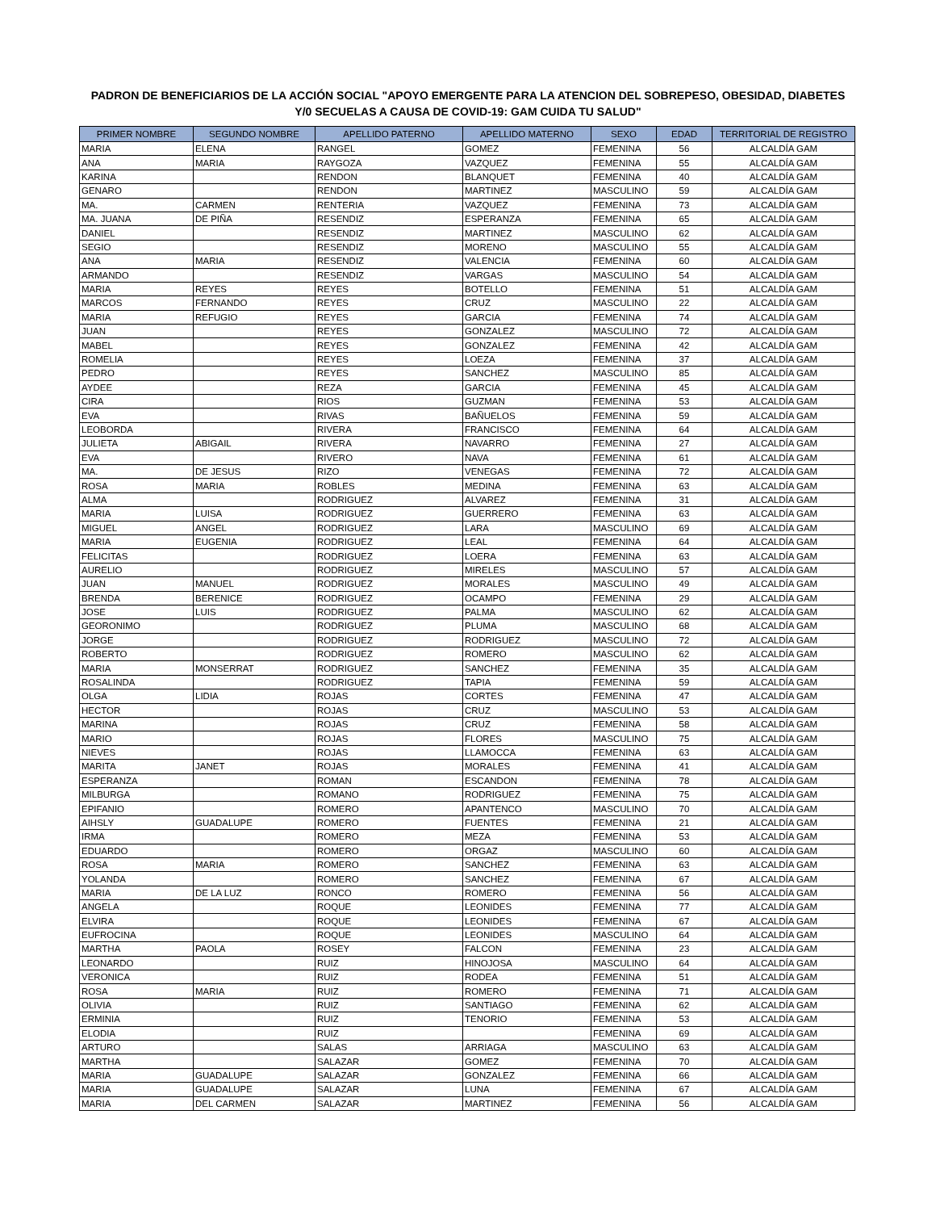PADRON DE BENEFICIARIOS DE LA ACCIÓN SOCIAL "APOYO EMERGENTE PARA LA ATENCION DEL SOBREPESO, OBESIDAD, DIABETES
Y/0 SECUELAS A CAUSA DE COVID-19: GAM CUIDA TU SALUD"
| PRIMER NOMBRE | SEGUNDO NOMBRE | APELLIDO PATERNO | APELLIDO MATERNO | SEXO | EDAD | TERRITORIAL DE REGISTRO |
| --- | --- | --- | --- | --- | --- | --- |
| MARIA | ELENA | RANGEL | GOMEZ | FEMENINA | 56 | ALCALDÍA GAM |
| ANA | MARIA | RAYGOZA | VAZQUEZ | FEMENINA | 55 | ALCALDÍA GAM |
| KARINA | | RENDON | BLANQUET | FEMENINA | 40 | ALCALDÍA GAM |
| GENARO | | RENDON | MARTINEZ | MASCULINO | 59 | ALCALDÍA GAM |
| MA. | CARMEN | RENTERIA | VAZQUEZ | FEMENINA | 73 | ALCALDÍA GAM |
| MA. JUANA | DE PIÑA | RESENDIZ | ESPERANZA | FEMENINA | 65 | ALCALDÍA GAM |
| DANIEL | | RESENDIZ | MARTINEZ | MASCULINO | 62 | ALCALDÍA GAM |
| SEGIO | | RESENDIZ | MORENO | MASCULINO | 55 | ALCALDÍA GAM |
| ANA | MARIA | RESENDIZ | VALENCIA | FEMENINA | 60 | ALCALDÍA GAM |
| ARMANDO | | RESENDIZ | VARGAS | MASCULINO | 54 | ALCALDÍA GAM |
| MARIA | REYES | REYES | BOTELLO | FEMENINA | 51 | ALCALDÍA GAM |
| MARCOS | FERNANDO | REYES | CRUZ | MASCULINO | 22 | ALCALDÍA GAM |
| MARIA | REFUGIO | REYES | GARCIA | FEMENINA | 74 | ALCALDÍA GAM |
| JUAN | | REYES | GONZALEZ | MASCULINO | 72 | ALCALDÍA GAM |
| MABEL | | REYES | GONZALEZ | FEMENINA | 42 | ALCALDÍA GAM |
| ROMELIA | | REYES | LOEZA | FEMENINA | 37 | ALCALDÍA GAM |
| PEDRO | | REYES | SANCHEZ | MASCULINO | 85 | ALCALDÍA GAM |
| AYDEE | | REZA | GARCIA | FEMENINA | 45 | ALCALDÍA GAM |
| CIRA | | RIOS | GUZMAN | FEMENINA | 53 | ALCALDÍA GAM |
| EVA | | RIVAS | BAÑUELOS | FEMENINA | 59 | ALCALDÍA GAM |
| LEOBORDA | | RIVERA | FRANCISCO | FEMENINA | 64 | ALCALDÍA GAM |
| JULIETA | ABIGAIL | RIVERA | NAVARRO | FEMENINA | 27 | ALCALDÍA GAM |
| EVA | | RIVERO | NAVA | FEMENINA | 61 | ALCALDÍA GAM |
| MA. | DE JESUS | RIZO | VENEGAS | FEMENINA | 72 | ALCALDÍA GAM |
| ROSA | MARIA | ROBLES | MEDINA | FEMENINA | 63 | ALCALDÍA GAM |
| ALMA | | RODRIGUEZ | ALVAREZ | FEMENINA | 31 | ALCALDÍA GAM |
| MARIA | LUISA | RODRIGUEZ | GUERRERO | FEMENINA | 63 | ALCALDÍA GAM |
| MIGUEL | ANGEL | RODRIGUEZ | LARA | MASCULINO | 69 | ALCALDÍA GAM |
| MARIA | EUGENIA | RODRIGUEZ | LEAL | FEMENINA | 64 | ALCALDÍA GAM |
| FELICITAS | | RODRIGUEZ | LOERA | FEMENINA | 63 | ALCALDÍA GAM |
| AURELIO | | RODRIGUEZ | MIRELES | MASCULINO | 57 | ALCALDÍA GAM |
| JUAN | MANUEL | RODRIGUEZ | MORALES | MASCULINO | 49 | ALCALDÍA GAM |
| BRENDA | BERENICE | RODRIGUEZ | OCAMPO | FEMENINA | 29 | ALCALDÍA GAM |
| JOSE | LUIS | RODRIGUEZ | PALMA | MASCULINO | 62 | ALCALDÍA GAM |
| GEORONIMO | | RODRIGUEZ | PLUMA | MASCULINO | 68 | ALCALDÍA GAM |
| JORGE | | RODRIGUEZ | RODRIGUEZ | MASCULINO | 72 | ALCALDÍA GAM |
| ROBERTO | | RODRIGUEZ | ROMERO | MASCULINO | 62 | ALCALDÍA GAM |
| MARIA | MONSERRAT | RODRIGUEZ | SANCHEZ | FEMENINA | 35 | ALCALDÍA GAM |
| ROSALINDA | | RODRIGUEZ | TAPIA | FEMENINA | 59 | ALCALDÍA GAM |
| OLGA | LIDIA | ROJAS | CORTES | FEMENINA | 47 | ALCALDÍA GAM |
| HECTOR | | ROJAS | CRUZ | MASCULINO | 53 | ALCALDÍA GAM |
| MARINA | | ROJAS | CRUZ | FEMENINA | 58 | ALCALDÍA GAM |
| MARIO | | ROJAS | FLORES | MASCULINO | 75 | ALCALDÍA GAM |
| NIEVES | | ROJAS | LLAMOCCA | FEMENINA | 63 | ALCALDÍA GAM |
| MARITA | JANET | ROJAS | MORALES | FEMENINA | 41 | ALCALDÍA GAM |
| ESPERANZA | | ROMAN | ESCANDON | FEMENINA | 78 | ALCALDÍA GAM |
| MILBURGA | | ROMANO | RODRIGUEZ | FEMENINA | 75 | ALCALDÍA GAM |
| EPIFANIO | | ROMERO | APANTENCO | MASCULINO | 70 | ALCALDÍA GAM |
| AIHSLY | GUADALUPE | ROMERO | FUENTES | FEMENINA | 21 | ALCALDÍA GAM |
| IRMA | | ROMERO | MEZA | FEMENINA | 53 | ALCALDÍA GAM |
| EDUARDO | | ROMERO | ORGAZ | MASCULINO | 60 | ALCALDÍA GAM |
| ROSA | MARIA | ROMERO | SANCHEZ | FEMENINA | 63 | ALCALDÍA GAM |
| YOLANDA | | ROMERO | SANCHEZ | FEMENINA | 67 | ALCALDÍA GAM |
| MARIA | DE LA LUZ | RONCO | ROMERO | FEMENINA | 56 | ALCALDÍA GAM |
| ANGELA | | ROQUE | LEONIDES | FEMENINA | 77 | ALCALDÍA GAM |
| ELVIRA | | ROQUE | LEONIDES | FEMENINA | 67 | ALCALDÍA GAM |
| EUFROCINA | | ROQUE | LEONIDES | MASCULINO | 64 | ALCALDÍA GAM |
| MARTHA | PAOLA | ROSEY | FALCON | FEMENINA | 23 | ALCALDÍA GAM |
| LEONARDO | | RUIZ | HINOJOSA | MASCULINO | 64 | ALCALDÍA GAM |
| VERONICA | | RUIZ | RODEA | FEMENINA | 51 | ALCALDÍA GAM |
| ROSA | MARIA | RUIZ | ROMERO | FEMENINA | 71 | ALCALDÍA GAM |
| OLIVIA | | RUIZ | SANTIAGO | FEMENINA | 62 | ALCALDÍA GAM |
| ERMINIA | | RUIZ | TENORIO | FEMENINA | 53 | ALCALDÍA GAM |
| ELODIA | | RUIZ | | FEMENINA | 69 | ALCALDÍA GAM |
| ARTURO | | SALAS | ARRIAGA | MASCULINO | 63 | ALCALDÍA GAM |
| MARTHA | | SALAZAR | GOMEZ | FEMENINA | 70 | ALCALDÍA GAM |
| MARIA | GUADALUPE | SALAZAR | GONZALEZ | FEMENINA | 66 | ALCALDÍA GAM |
| MARIA | GUADALUPE | SALAZAR | LUNA | FEMENINA | 67 | ALCALDÍA GAM |
| MARIA | DEL CARMEN | SALAZAR | MARTINEZ | FEMENINA | 56 | ALCALDÍA GAM |